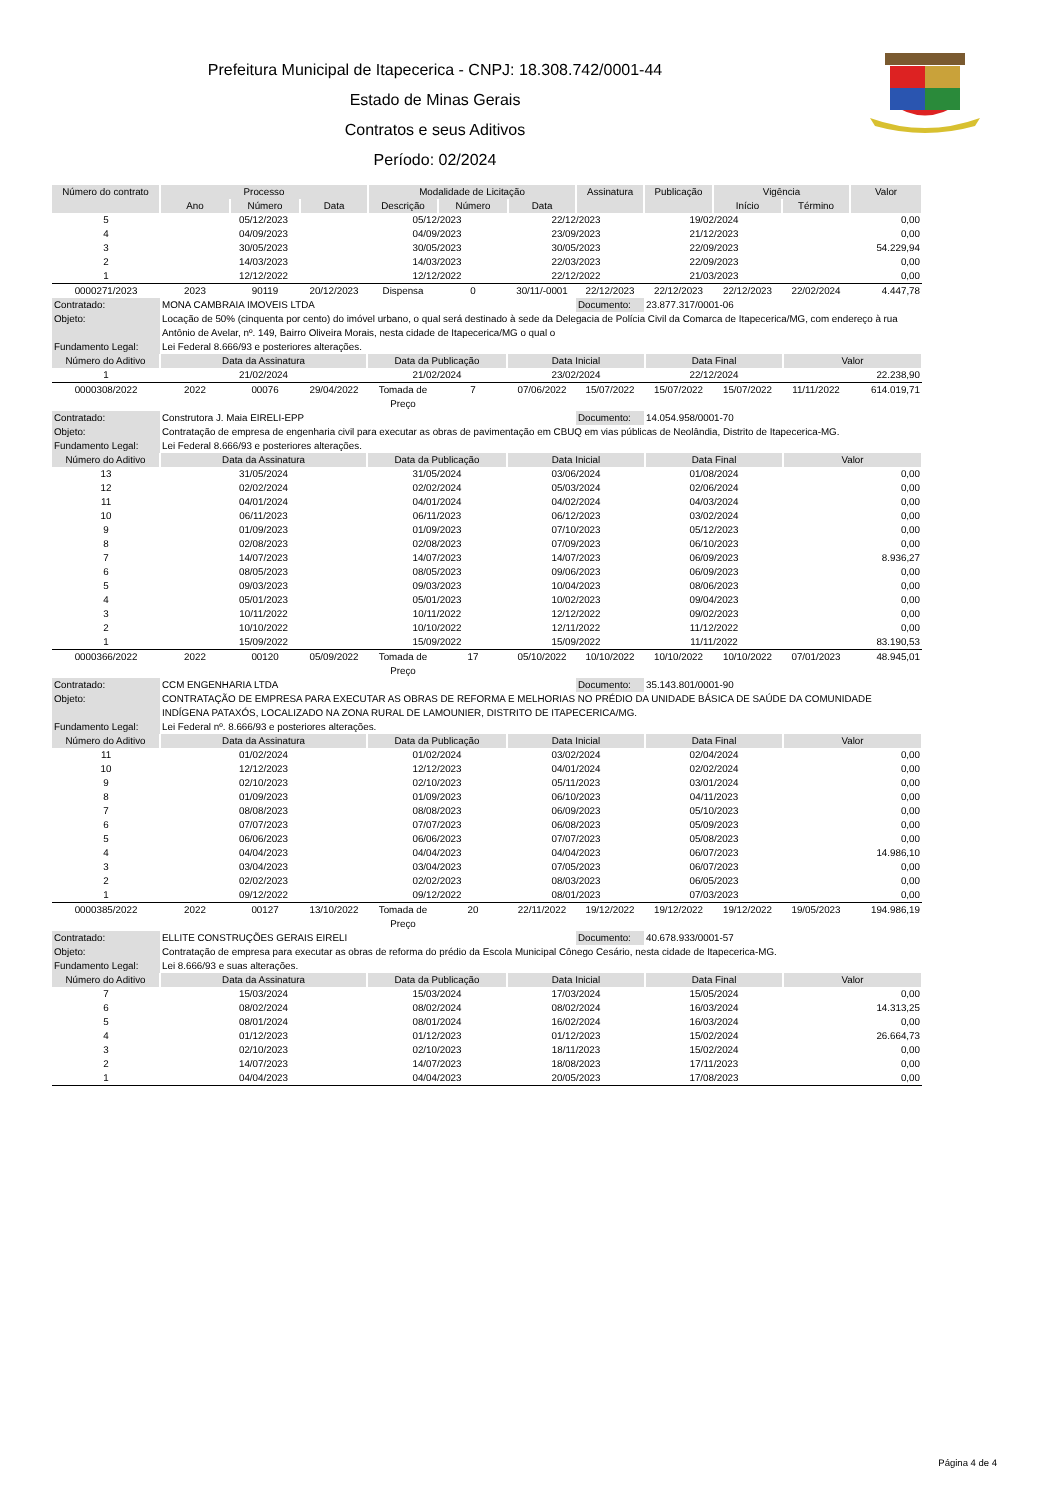Prefeitura Municipal de Itapecerica - CNPJ: 18.308.742/0001-44
Estado de Minas Gerais
Contratos e seus Aditivos
Período: 02/2024
| Número do contrato | Processo | | | Modalidade de Licitação | | | Assinatura | Publicação | Vigência | | Valor |
| --- | --- | --- | --- | --- | --- | --- | --- | --- | --- | --- | --- |
| | Ano | Número | Data | Descrição | Número | Data | | | Início | Término | |
| 5 | 05/12/2023 | 05/12/2023 | 22/12/2023 | 19/02/2024 | 0,00 |
| 4 | 04/09/2023 | 04/09/2023 | 23/09/2023 | 21/12/2023 | 0,00 |
| 3 | 30/05/2023 | 30/05/2023 | 30/05/2023 | 22/09/2023 | 54.229,94 |
| 2 | 14/03/2023 | 14/03/2023 | 22/03/2023 | 22/09/2023 | 0,00 |
| 1 | 12/12/2022 | 12/12/2022 | 22/12/2022 | 21/03/2023 | 0,00 |
| 0000271/2023 | 2023 | 90119 | 20/12/2023 | Dispensa | 0 | 30/11/-0001 | 22/12/2023 | 22/12/2023 | 22/12/2023 | 22/02/2024 | 4.447,78 |
| Contratado: | MONA CAMBRAIA IMOVEIS LTDA | | | | | | Documento: | 23.877.317/0001-06 | | | |
| Objeto: | Locação de 50% (cinquenta por cento) do imóvel urbano, o qual será destinado à sede da Delegacia de Polícia Civil da Comarca de Itapecerica/MG, com endereço à rua Antônio de Avelar, nº. 149, Bairro Oliveira Morais, nesta cidade de Itapecerica/MG o qual o | | | | | | | | | | |
| Fundamento Legal: | Lei Federal 8.666/93 e posteriores alterações. | | | | | | | | | | |
| Número do Aditivo | Data da Assinatura | Data da Publicação | Data Inicial | Data Final | Valor |
| --- | --- | --- | --- | --- | --- |
| 1 | 21/02/2024 | 21/02/2024 | 23/02/2024 | 22/12/2024 | 22.238,90 |
| 0000308/2022 | 2022 | 00076 | 29/04/2022 | Tomada de Preço | 7 | 07/06/2022 | 15/07/2022 | 15/07/2022 | 15/07/2022 | 11/11/2022 | 614.019,71 |
| Contratado: | Construtora J. Maia EIRELI-EPP | | | | | | Documento: | 14.054.958/0001-70 | | | |
| Objeto: | Contratação de empresa de engenharia civil para executar as obras de pavimentação em CBUQ em vias públicas de Neolândia, Distrito de Itapecerica-MG. | | | | | | | | | | |
| Fundamento Legal: | Lei Federal 8.666/93 e posteriores alterações. | | | | | | | | | | |
| Número do Aditivo | Data da Assinatura | Data da Publicação | Data Inicial | Data Final | Valor |
| --- | --- | --- | --- | --- | --- |
| 13 | 31/05/2024 | 31/05/2024 | 03/06/2024 | 01/08/2024 | 0,00 |
| 12 | 02/02/2024 | 02/02/2024 | 05/03/2024 | 02/06/2024 | 0,00 |
| 11 | 04/01/2024 | 04/01/2024 | 04/02/2024 | 04/03/2024 | 0,00 |
| 10 | 06/11/2023 | 06/11/2023 | 06/12/2023 | 03/02/2024 | 0,00 |
| 9 | 01/09/2023 | 01/09/2023 | 07/10/2023 | 05/12/2023 | 0,00 |
| 8 | 02/08/2023 | 02/08/2023 | 07/09/2023 | 06/10/2023 | 0,00 |
| 7 | 14/07/2023 | 14/07/2023 | 14/07/2023 | 06/09/2023 | 8.936,27 |
| 6 | 08/05/2023 | 08/05/2023 | 09/06/2023 | 06/09/2023 | 0,00 |
| 5 | 09/03/2023 | 09/03/2023 | 10/04/2023 | 08/06/2023 | 0,00 |
| 4 | 05/01/2023 | 05/01/2023 | 10/02/2023 | 09/04/2023 | 0,00 |
| 3 | 10/11/2022 | 10/11/2022 | 12/12/2022 | 09/02/2023 | 0,00 |
| 2 | 10/10/2022 | 10/10/2022 | 12/11/2022 | 11/12/2022 | 0,00 |
| 1 | 15/09/2022 | 15/09/2022 | 15/09/2022 | 11/11/2022 | 83.190,53 |
| 0000366/2022 | 2022 | 00120 | 05/09/2022 | Tomada de Preço | 17 | 05/10/2022 | 10/10/2022 | 10/10/2022 | 10/10/2022 | 07/01/2023 | 48.945,01 |
| Contratado: | CCM ENGENHARIA LTDA | | | | | | Documento: | 35.143.801/0001-90 | | | |
| Objeto: | CONTRATAÇÃO DE EMPRESA PARA EXECUTAR AS OBRAS DE REFORMA E MELHORIAS NO PRÉDIO DA UNIDADE BÁSICA DE SAÚDE DA COMUNIDADE INDÍGENA PATAXÓS, LOCALIZADO NA ZONA RURAL DE LAMOUNIER, DISTRITO DE ITAPECERICA/MG. | | | | | | | | | | |
| Fundamento Legal: | Lei Federal nº. 8.666/93 e posteriores alterações. | | | | | | | | | | |
| Número do Aditivo | Data da Assinatura | Data da Publicação | Data Inicial | Data Final | Valor |
| --- | --- | --- | --- | --- | --- |
| 11 | 01/02/2024 | 01/02/2024 | 03/02/2024 | 02/04/2024 | 0,00 |
| 10 | 12/12/2023 | 12/12/2023 | 04/01/2024 | 02/02/2024 | 0,00 |
| 9 | 02/10/2023 | 02/10/2023 | 05/11/2023 | 03/01/2024 | 0,00 |
| 8 | 01/09/2023 | 01/09/2023 | 06/10/2023 | 04/11/2023 | 0,00 |
| 7 | 08/08/2023 | 08/08/2023 | 06/09/2023 | 05/10/2023 | 0,00 |
| 6 | 07/07/2023 | 07/07/2023 | 06/08/2023 | 05/09/2023 | 0,00 |
| 5 | 06/06/2023 | 06/06/2023 | 07/07/2023 | 05/08/2023 | 0,00 |
| 4 | 04/04/2023 | 04/04/2023 | 04/04/2023 | 06/07/2023 | 14.986,10 |
| 3 | 03/04/2023 | 03/04/2023 | 07/05/2023 | 06/07/2023 | 0,00 |
| 2 | 02/02/2023 | 02/02/2023 | 08/03/2023 | 06/05/2023 | 0,00 |
| 1 | 09/12/2022 | 09/12/2022 | 08/01/2023 | 07/03/2023 | 0,00 |
| 0000385/2022 | 2022 | 00127 | 13/10/2022 | Tomada de Preço | 20 | 22/11/2022 | 19/12/2022 | 19/12/2022 | 19/12/2022 | 19/05/2023 | 194.986,19 |
| Contratado: | ELLITE CONSTRUÇÕES GERAIS EIRELI | | | | | | Documento: | 40.678.933/0001-57 | | | |
| Objeto: | Contratação de empresa para executar as obras de reforma do prédio da Escola Municipal Cônego Cesário, nesta cidade de Itapecerica-MG. | | | | | | | | | | |
| Fundamento Legal: | Lei 8.666/93 e suas alterações. | | | | | | | | | | |
| Número do Aditivo | Data da Assinatura | Data da Publicação | Data Inicial | Data Final | Valor |
| --- | --- | --- | --- | --- | --- |
| 7 | 15/03/2024 | 15/03/2024 | 17/03/2024 | 15/05/2024 | 0,00 |
| 6 | 08/02/2024 | 08/02/2024 | 08/02/2024 | 16/03/2024 | 14.313,25 |
| 5 | 08/01/2024 | 08/01/2024 | 16/02/2024 | 16/03/2024 | 0,00 |
| 4 | 01/12/2023 | 01/12/2023 | 01/12/2023 | 15/02/2024 | 26.664,73 |
| 3 | 02/10/2023 | 02/10/2023 | 18/11/2023 | 15/02/2024 | 0,00 |
| 2 | 14/07/2023 | 14/07/2023 | 18/08/2023 | 17/11/2023 | 0,00 |
| 1 | 04/04/2023 | 04/04/2023 | 20/05/2023 | 17/08/2023 | 0,00 |
Página 4 de 4